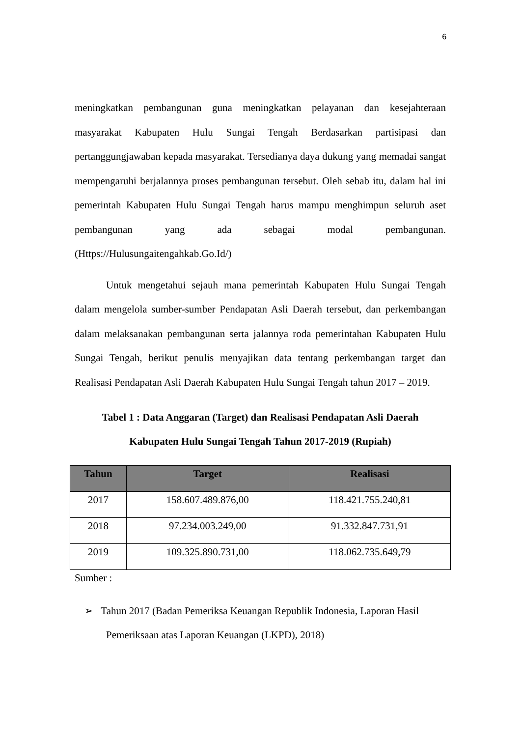6
meningkatkan pembangunan guna meningkatkan pelayanan dan kesejahteraan masyarakat Kabupaten Hulu Sungai Tengah Berdasarkan partisipasi dan pertanggungjawaban kepada masyarakat. Tersedianya daya dukung yang memadai sangat mempengaruhi berjalannya proses pembangunan tersebut. Oleh sebab itu, dalam hal ini pemerintah Kabupaten Hulu Sungai Tengah harus mampu menghimpun seluruh aset pembangunan yang ada sebagai modal pembangunan. (Https://Hulusungaitengahkab.Go.Id/)
Untuk mengetahui sejauh mana pemerintah Kabupaten Hulu Sungai Tengah dalam mengelola sumber-sumber Pendapatan Asli Daerah tersebut, dan perkembangan dalam melaksanakan pembangunan serta jalannya roda pemerintahan Kabupaten Hulu Sungai Tengah, berikut penulis menyajikan data tentang perkembangan target dan Realisasi Pendapatan Asli Daerah Kabupaten Hulu Sungai Tengah tahun 2017 – 2019.
Tabel 1 : Data Anggaran (Target) dan Realisasi Pendapatan Asli Daerah
Kabupaten Hulu Sungai Tengah Tahun 2017-2019 (Rupiah)
| Tahun | Target | Realisasi |
| --- | --- | --- |
| 2017 | 158.607.489.876,00 | 118.421.755.240,81 |
| 2018 | 97.234.003.249,00 | 91.332.847.731,91 |
| 2019 | 109.325.890.731,00 | 118.062.735.649,79 |
Sumber :
➢ Tahun 2017 (Badan Pemeriksa Keuangan Republik Indonesia, Laporan Hasil Pemeriksaan atas Laporan Keuangan (LKPD), 2018)